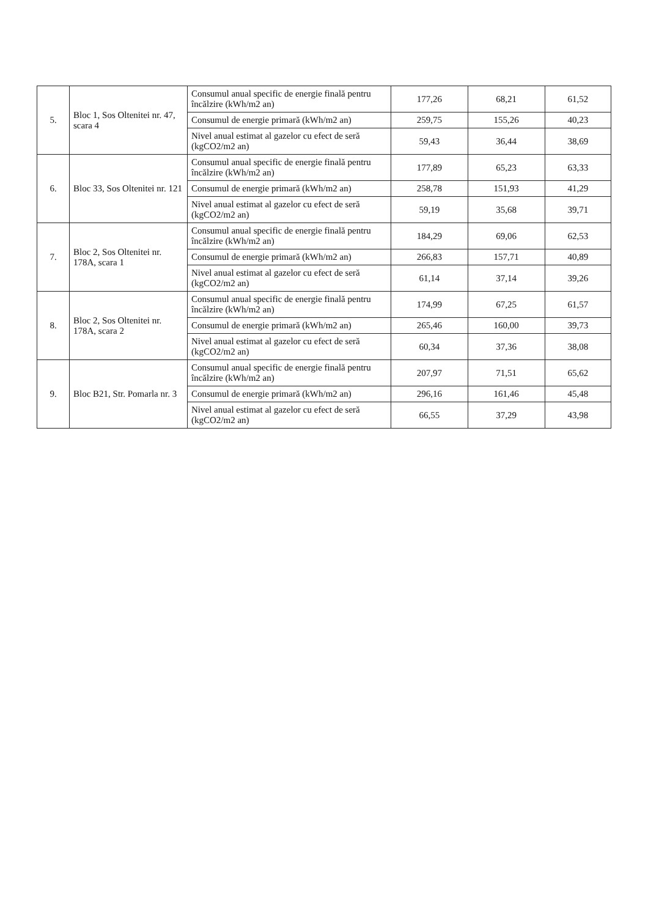| 5. | Bloc 1, Sos Oltenitei nr. 47, scara 4 | Consumul anual specific de energie finală pentru încălzire (kWh/m2 an) | 177,26 | 68,21 | 61,52 |
| | | Consumul de energie primară (kWh/m2 an) | 259,75 | 155,26 | 40,23 |
| | | Nivel anual estimat al gazelor cu efect de seră (kgCO2/m2 an) | 59,43 | 36,44 | 38,69 |
| 6. | Bloc 33, Sos Oltenitei nr. 121 | Consumul anual specific de energie finală pentru încălzire (kWh/m2 an) | 177,89 | 65,23 | 63,33 |
| | | Consumul de energie primară (kWh/m2 an) | 258,78 | 151,93 | 41,29 |
| | | Nivel anual estimat al gazelor cu efect de seră (kgCO2/m2 an) | 59,19 | 35,68 | 39,71 |
| 7. | Bloc 2, Sos Oltenitei nr. 178A, scara 1 | Consumul anual specific de energie finală pentru încălzire (kWh/m2 an) | 184,29 | 69,06 | 62,53 |
| | | Consumul de energie primară (kWh/m2 an) | 266,83 | 157,71 | 40,89 |
| | | Nivel anual estimat al gazelor cu efect de seră (kgCO2/m2 an) | 61,14 | 37,14 | 39,26 |
| 8. | Bloc 2, Sos Oltenitei nr. 178A, scara 2 | Consumul anual specific de energie finală pentru încălzire (kWh/m2 an) | 174,99 | 67,25 | 61,57 |
| | | Consumul de energie primară (kWh/m2 an) | 265,46 | 160,00 | 39,73 |
| | | Nivel anual estimat al gazelor cu efect de seră (kgCO2/m2 an) | 60,34 | 37,36 | 38,08 |
| 9. | Bloc B21, Str. Pomarla nr. 3 | Consumul anual specific de energie finală pentru încălzire (kWh/m2 an) | 207,97 | 71,51 | 65,62 |
| | | Consumul de energie primară (kWh/m2 an) | 296,16 | 161,46 | 45,48 |
| | | Nivel anual estimat al gazelor cu efect de seră (kgCO2/m2 an) | 66,55 | 37,29 | 43,98 |